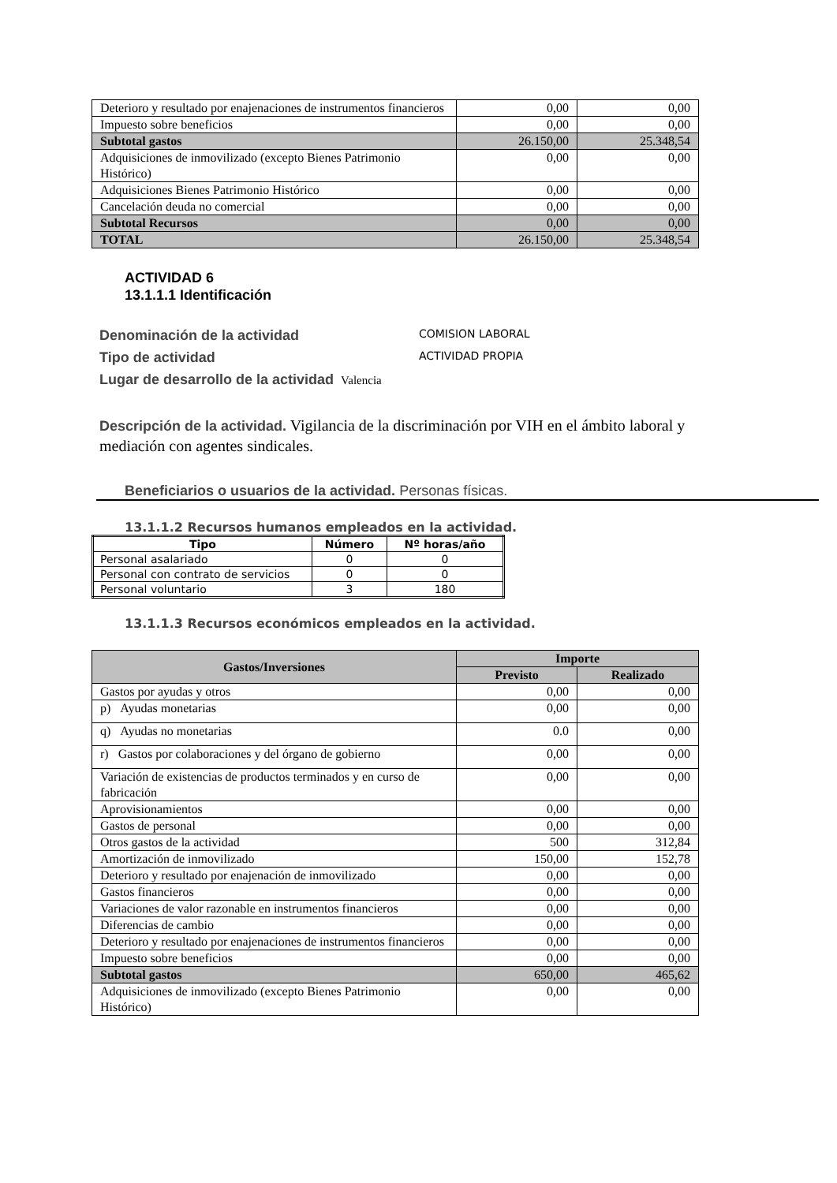| Deterioro y resultado por enajenaciones de instrumentos financieros | 0,00 | 0,00 |
| Impuesto sobre beneficios | 0,00 | 0,00 |
| Subtotal gastos | 26.150,00 | 25.348,54 |
| Adquisiciones de inmovilizado (excepto Bienes Patrimonio Histórico) | 0,00 | 0,00 |
| Adquisiciones Bienes Patrimonio Histórico | 0,00 | 0,00 |
| Cancelación deuda no comercial | 0,00 | 0,00 |
| Subtotal Recursos | 0,00 | 0,00 |
| TOTAL | 26.150,00 | 25.348,54 |
ACTIVIDAD 6
13.1.1.1 Identificación
Denominación de la actividad COMISION LABORAL
Tipo de actividad ACTIVIDAD PROPIA
Lugar de desarrollo de la actividad Valencia
Descripción de la actividad. Vigilancia de la discriminación por VIH en el ámbito laboral y mediación con agentes sindicales.
Beneficiarios o usuarios de la actividad. Personas físicas.
13.1.1.2 Recursos humanos empleados en la actividad.
| Tipo | Número | Nº horas/año |
| --- | --- | --- |
| Personal asalariado | 0 | 0 |
| Personal con contrato de servicios | 0 | 0 |
| Personal voluntario | 3 | 180 |
13.1.1.3 Recursos económicos empleados en la actividad.
| Gastos/Inversiones | Importe | |
| --- | --- | --- |
| | Previsto | Realizado |
| Gastos por ayudas y otros | 0,00 | 0,00 |
| p) Ayudas monetarias | 0,00 | 0,00 |
| q) Ayudas no monetarias | 0.0 | 0,00 |
| r) Gastos por colaboraciones y del órgano de gobierno | 0,00 | 0,00 |
| Variación de existencias de productos terminados y en curso de fabricación | 0,00 | 0,00 |
| Aprovisionamientos | 0,00 | 0,00 |
| Gastos de personal | 0,00 | 0,00 |
| Otros gastos de la actividad | 500 | 312,84 |
| Amortización de inmovilizado | 150,00 | 152,78 |
| Deterioro y resultado por enajenación de inmovilizado | 0,00 | 0,00 |
| Gastos financieros | 0,00 | 0,00 |
| Variaciones de valor razonable en instrumentos financieros | 0,00 | 0,00 |
| Diferencias de cambio | 0,00 | 0,00 |
| Deterioro y resultado por enajenaciones de instrumentos financieros | 0,00 | 0,00 |
| Impuesto sobre beneficios | 0,00 | 0,00 |
| Subtotal gastos | 650,00 | 465,62 |
| Adquisiciones de inmovilizado (excepto Bienes Patrimonio Histórico) | 0,00 | 0,00 |